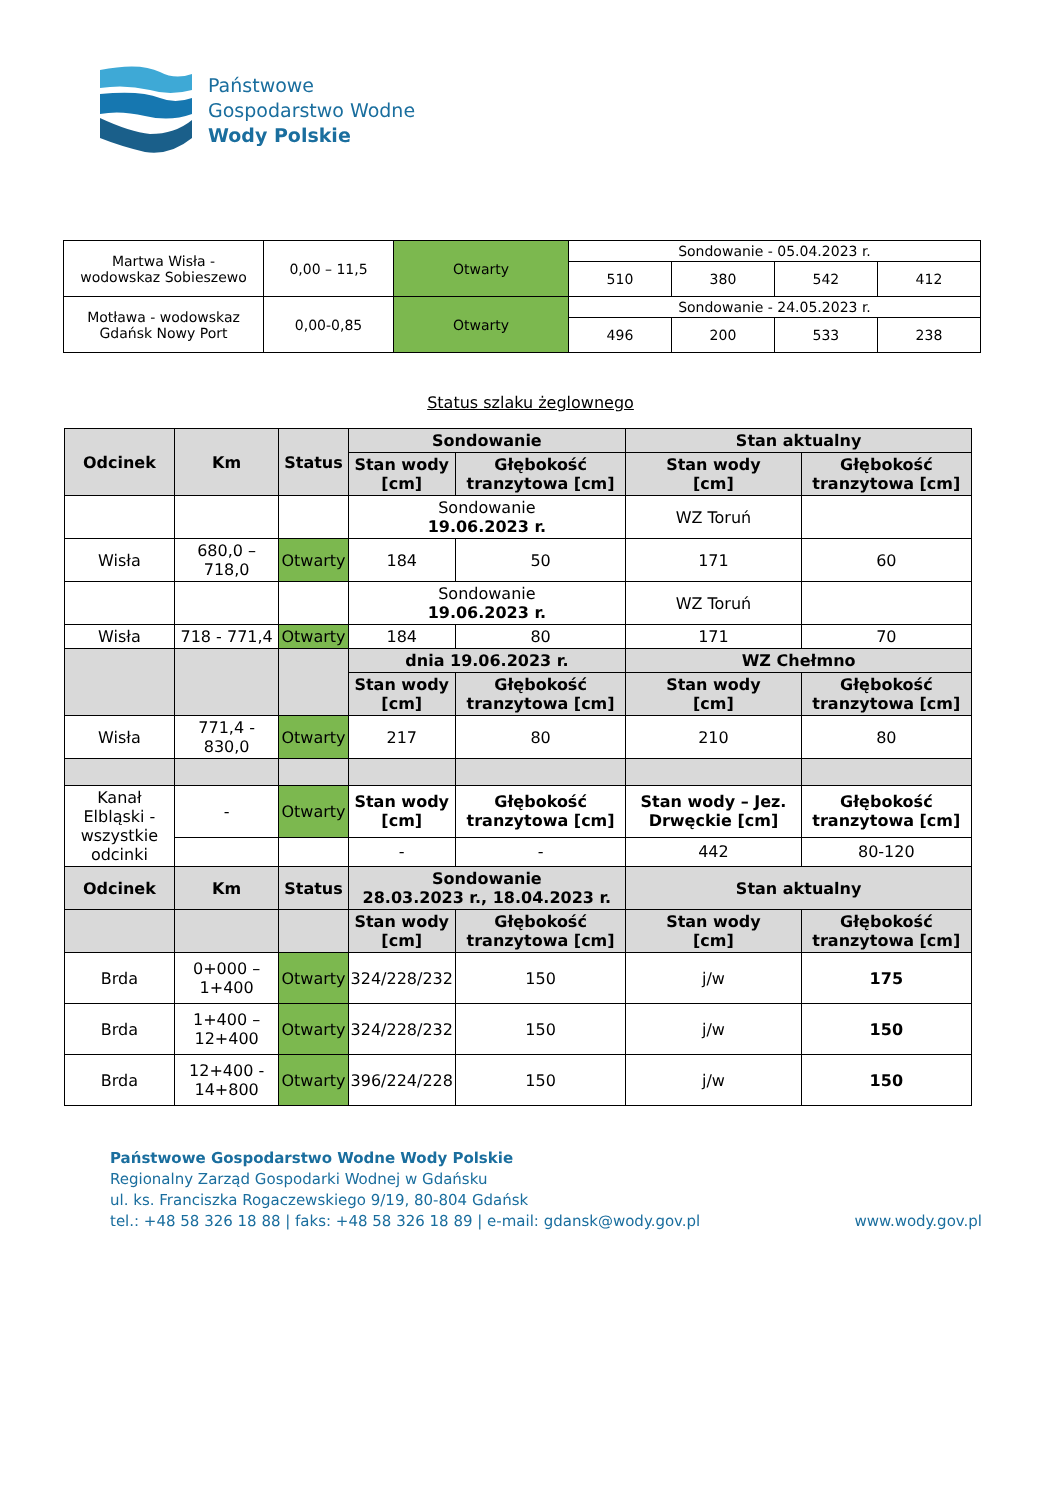Państwowe
Gospodarstwo Wodne
Wody Polskie
| Martwa Wisła - wodowskaz Sobieszewo | 0,00 – 11,5 | Otwarty | Sondowanie - 05.04.2023 r. | | | |
| | | | 510 | 380 | 542 | 412 |
| Motława - wodowskaz Gdańsk Nowy Port | 0,00-0,85 | Otwarty | Sondowanie - 24.05.2023 r. | | | |
| | | | 496 | 200 | 533 | 238 |
Status szlaku żeglownego
| Odcinek | Km | Status | Sondowanie | | Stan aktualny | |
| --- | --- | --- | --- | --- | --- | --- |
| | | | Stan wody [cm] | Głębokość tranzytowa [cm] | Stan wody [cm] | Głębokość tranzytowa [cm] |
| | | | Sondowanie 19.06.2023 r. | | WZ Toruń | |
| Wisła | 680,0 – 718,0 | Otwarty | 184 | 50 | 171 | 60 |
| | | | Sondowanie 19.06.2023 r. | | WZ Toruń | |
| Wisła | 718 - 771,4 | Otwarty | 184 | 80 | 171 | 70 |
| | | | dnia 19.06.2023 r. | | WZ Chełmno | |
| | | | Stan wody [cm] | Głębokość tranzytowa [cm] | Stan wody [cm] | Głębokość tranzytowa [cm] |
| Wisła | 771,4 - 830,0 | Otwarty | 217 | 80 | 210 | 80 |
| Kanał Elbląski - wszystkie odcinki | - | Otwarty | Stan wody [cm] | Głębokość tranzytowa [cm] | Stan wody – Jez. Drwęckie [cm] | Głębokość tranzytowa [cm] |
| | | | - | - | 442 | 80-120 |
| Odcinek | Km | Status | Sondowanie 28.03.2023 r., 18.04.2023 r. | | Stan aktualny | |
| | | | Stan wody [cm] | Głębokość tranzytowa [cm] | Stan wody [cm] | Głębokość tranzytowa [cm] |
| Brda | 0+000 – 1+400 | Otwarty | 324/228/232 | 150 | j/w | 175 |
| Brda | 1+400 – 12+400 | Otwarty | 324/228/232 | 150 | j/w | 150 |
| Brda | 12+400 - 14+800 | Otwarty | 396/224/228 | 150 | j/w | 150 |
Państwowe Gospodarstwo Wodne Wody Polskie
Regionalny Zarząd Gospodarki Wodnej w Gdańsku
ul. ks. Franciszka Rogaczewskiego 9/19, 80-804 Gdańsk
tel.: +48 58 326 18 88 | faks: +48 58 326 18 89 | e-mail: gdansk@wody.gov.pl
www.wody.gov.pl